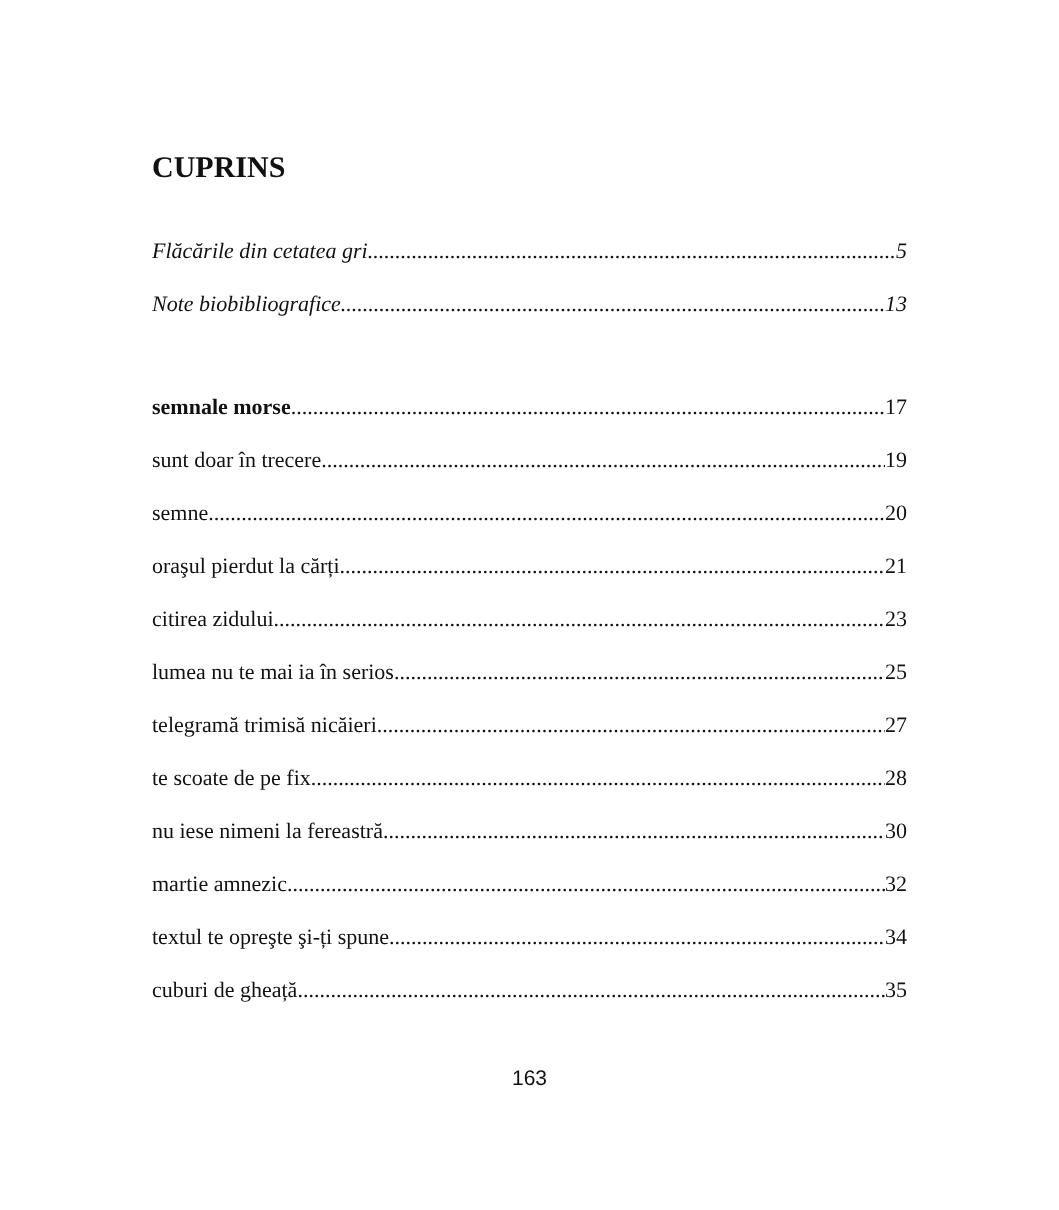CUPRINS
Flăcările din cetatea gri 5
Note biobibliografice 13
semnale morse 17
sunt doar în trecere 19
semne 20
oraşul pierdut la cărți 21
citirea zidului 23
lumea nu te mai ia în serios 25
telegramă trimisă nicăieri 27
te scoate de pe fix 28
nu iese nimeni la fereastră 30
martie amnezic 32
textul te opreşte şi-ți spune 34
cuburi de gheață 35
163